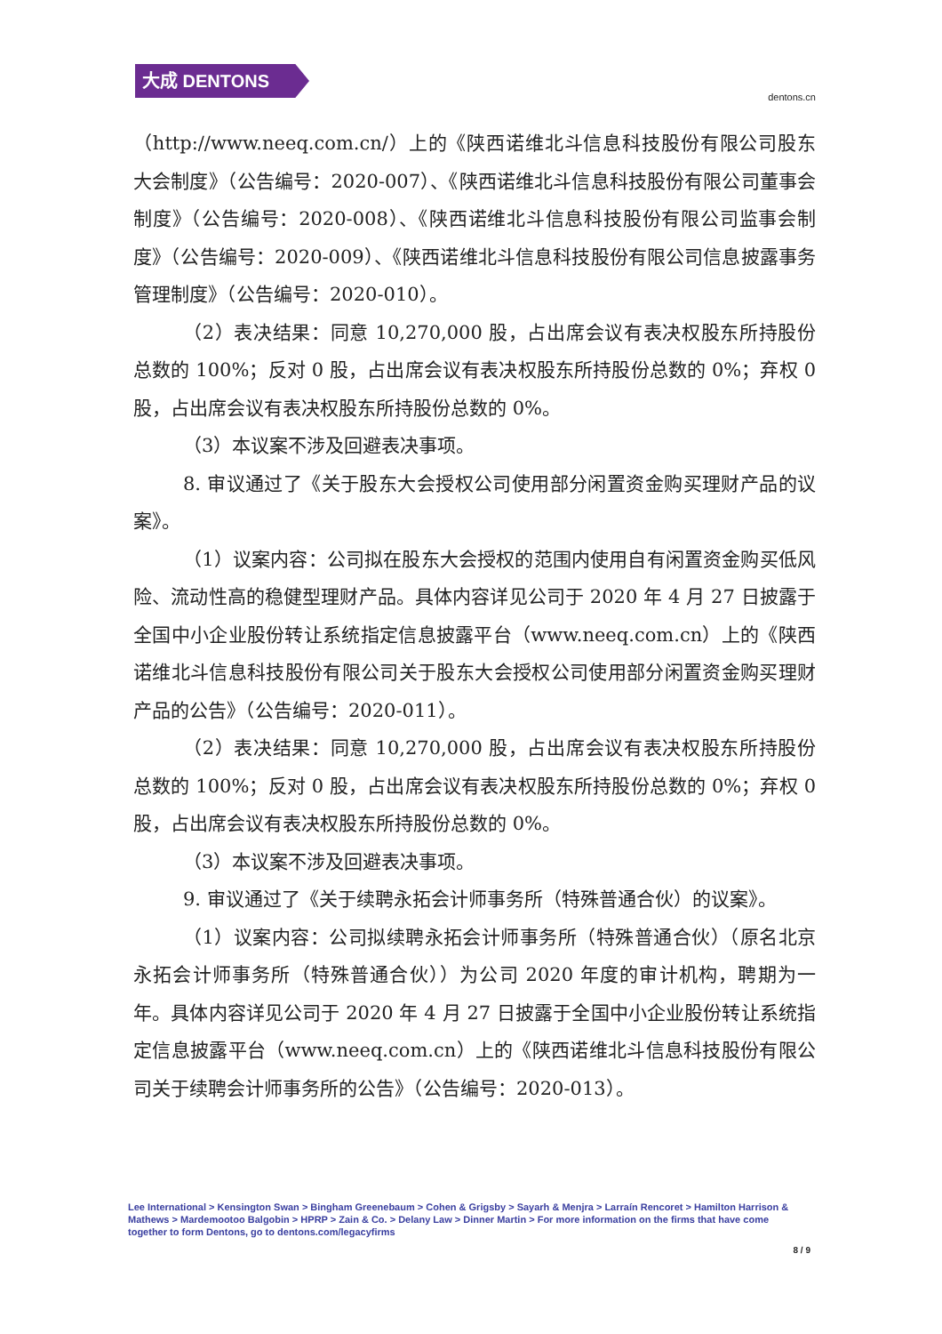大成 DENTONS
dentons.cn
（http://www.neeq.com.cn/）上的《陕西诺维北斗信息科技股份有限公司股东大会制度》（公告编号：2020-007）、《陕西诺维北斗信息科技股份有限公司董事会制度》（公告编号：2020-008）、《陕西诺维北斗信息科技股份有限公司监事会制度》（公告编号：2020-009）、《陕西诺维北斗信息科技股份有限公司信息披露事务管理制度》（公告编号：2020-010）。
（2）表决结果：同意 10,270,000 股，占出席会议有表决权股东所持股份总数的 100%；反对 0 股，占出席会议有表决权股东所持股份总数的 0%；弃权 0 股，占出席会议有表决权股东所持股份总数的 0%。
（3）本议案不涉及回避表决事项。
8. 审议通过了《关于股东大会授权公司使用部分闲置资金购买理财产品的议案》。
（1）议案内容：公司拟在股东大会授权的范围内使用自有闲置资金购买低风险、流动性高的稳健型理财产品。具体内容详见公司于 2020 年 4 月 27 日披露于全国中小企业股份转让系统指定信息披露平台（www.neeq.com.cn）上的《陕西诺维北斗信息科技股份有限公司关于股东大会授权公司使用部分闲置资金购买理财产品的公告》（公告编号：2020-011）。
（2）表决结果：同意 10,270,000 股，占出席会议有表决权股东所持股份总数的 100%；反对 0 股，占出席会议有表决权股东所持股份总数的 0%；弃权 0 股，占出席会议有表决权股东所持股份总数的 0%。
（3）本议案不涉及回避表决事项。
9. 审议通过了《关于续聘永拓会计师事务所（特殊普通合伙）的议案》。
（1）议案内容：公司拟续聘永拓会计师事务所（特殊普通合伙）（原名北京永拓会计师事务所（特殊普通合伙））为公司 2020 年度的审计机构，聘期为一年。具体内容详见公司于 2020 年 4 月 27 日披露于全国中小企业股份转让系统指定信息披露平台（www.neeq.com.cn）上的《陕西诺维北斗信息科技股份有限公司关于续聘会计师事务所的公告》（公告编号：2020-013）。
Lee International > Kensington Swan > Bingham Greenebaum > Cohen & Grigsby > Sayarh & Menjra > Larraín Rencoret > Hamilton Harrison & Mathews > Mardemootoo Balgobin > HPRP > Zain & Co. > Delany Law > Dinner Martin > For more information on the firms that have come together to form Dentons, go to dentons.com/legacyfirms
8 / 9